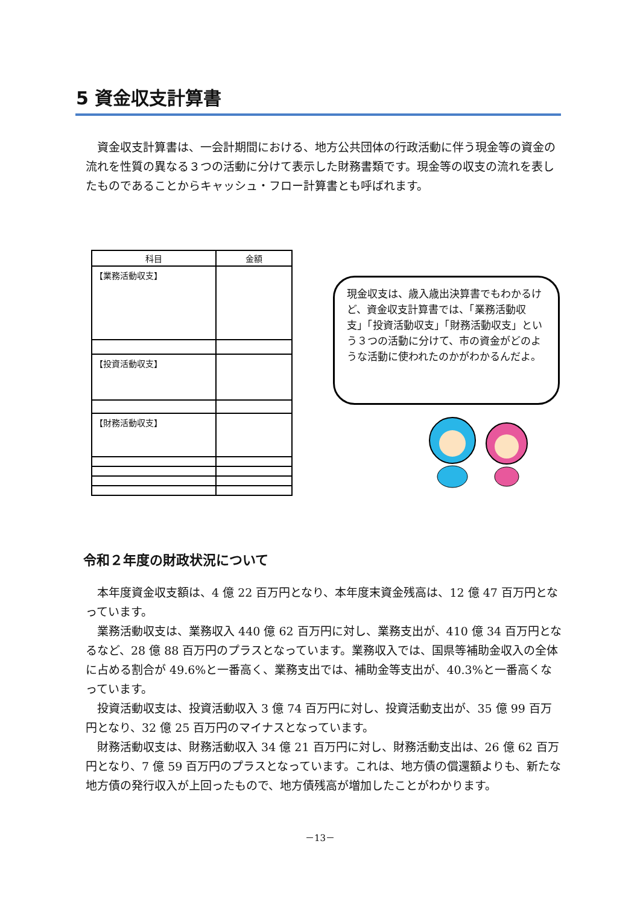5 資金収支計算書
資金収支計算書は、一会計期間における、地方公共団体の行政活動に伴う現金等の資金の流れを性質の異なる３つの活動に分けて表示した財務書類です。現金等の収支の流れを表したものであることからキャッシュ・フロー計算書とも呼ばれます。
| 科目 | 金額 |
| --- | --- |
| 【業務活動収支】 | |
| 【投資活動収支】 | |
| 【財務活動収支】 | |
現金収支は、歳入歳出決算書でもわかるけど、資金収支計算書では、「業務活動収支」「投資活動収支」「財務活動収支」という３つの活動に分けて、市の資金がどのような活動に使われたのかがわかるんだよ。
令和２年度の財政状況について
本年度資金収支額は、4 億 22 百万円となり、本年度末資金残高は、12 億 47 百万円となっています。
業務活動収支は、業務収入 440 億 62 百万円に対し、業務支出が、410 億 34 百万円となるなど、28 億 88 百万円のプラスとなっています。業務収入では、国県等補助金収入の全体に占める割合が 49.6%と一番高く、業務支出では、補助金等支出が、40.3%と一番高くなっています。
投資活動収支は、投資活動収入 3 億 74 百万円に対し、投資活動支出が、35 億 99 百万円となり、32 億 25 百万円のマイナスとなっています。
財務活動収支は、財務活動収入 34 億 21 百万円に対し、財務活動支出は、26 億 62 百万円となり、7 億 59 百万円のプラスとなっています。これは、地方債の償還額よりも、新たな地方債の発行収入が上回ったもので、地方債残高が増加したことがわかります。
－13－